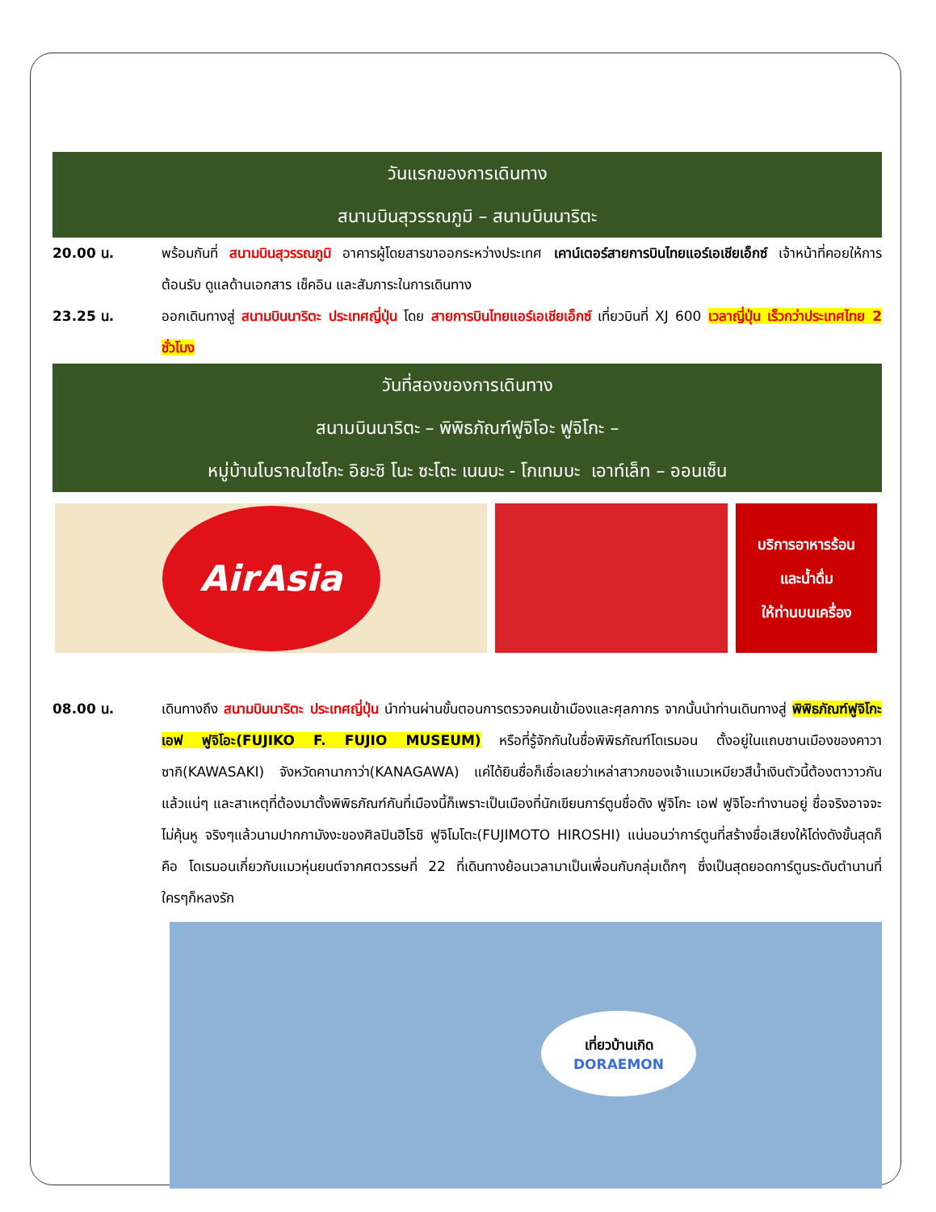วันแรกของการเดินทาง
สนามบินสุวรรณภูมิ – สนามบินนาริตะ
20.00 น. พร้อมกันที่ สนามบินสุวรรณภูมิ อาคารผู้โดยสารขาออกระหว่างประเทศ เคาน์เตอร์สายการบินไทยแอร์เอเชียเอ็กซ์ เจ้าหน้าที่คอยให้การต้อนรับ ดูแลด้านเอกสาร เช็คอิน และสัมภาระในการเดินทาง
23.25 น. ออกเดินทางสู่ สนามบินนาริตะ ประเทศญี่ปุ่น โดย สายการบินไทยแอร์เอเชียเอ็กซ์ เที่ยวบินที่ XJ 600 เวลาญี่ปุ่น เร็วกว่าประเทศไทย 2 ชั่วโมง
วันที่สองของการเดินทาง
สนามบินนาริตะ – พิพิธภัณฑ์ฟูจิโอะ ฟูจิโกะ –
หมู่บ้านโบราณไซโกะ อิยะชิ โนะ ซะโตะ เนนบะ - โกเทมบะ เอาท์เล็ท – ออนเซ็น
AirAsia
บริการอาหารร้อน
และน้ำดื่ม
ให้ท่านบนเครื่อง
08.00 น. เดินทางถึง สนามบินนาริตะ ประเทศญี่ปุ่น นำท่านผ่านขั้นตอนการตรวจคนเข้าเมืองและศุลกากร จากนั้นนำท่านเดินทางสู่ พิพิธภัณฑ์ฟูจิโกะ เอฟ ฟูจิโอะ(FUJIKO F. FUJIO MUSEUM) หรือที่รู้จักกันในชื่อพิพิธภัณฑ์โดเรมอน ตั้งอยู่ในแถบชานเมืองของคาวาซากิ(KAWASAKI) จังหวัดคานากาว่า(KANAGAWA) แค่ได้ยินชื่อก็เชื่อเลยว่าเหล่าสาวกของเจ้าแมวเหมียวสีน้ำเงินตัวนี้ต้องตาวาวกันแล้วแน่ๆ และสาเหตุที่ต้องมาตั้งพิพิธภัณฑ์กันที่เมืองนี้ก็เพราะเป็นเมืองที่นักเขียนการ์ตูนชื่อดัง ฟูจิโกะ เอฟ ฟูจิโอะทำงานอยู่ ชื่อจริงอาจจะไม่คุ้นหู จริงๆแล้วนามปากกามังงะของศิลปินฮิโรชิ ฟูจิโมโตะ(FUJIMOTO HIROSHI) แน่นอนว่าการ์ตูนที่สร้างชื่อเสียงให้โด่งดังขั้นสุดก็คือ โดเรมอนเกี่ยวกับแมวหุ่นยนต์จากศตวรรษที่ 22 ที่เดินทางย้อนเวลามาเป็นเพื่อนกับกลุ่มเด็กๆ ซึ่งเป็นสุดยอดการ์ตูนระดับตำนานที่ใครๆก็หลงรัก
เที่ยวบ้านเกิด
DORAEMON